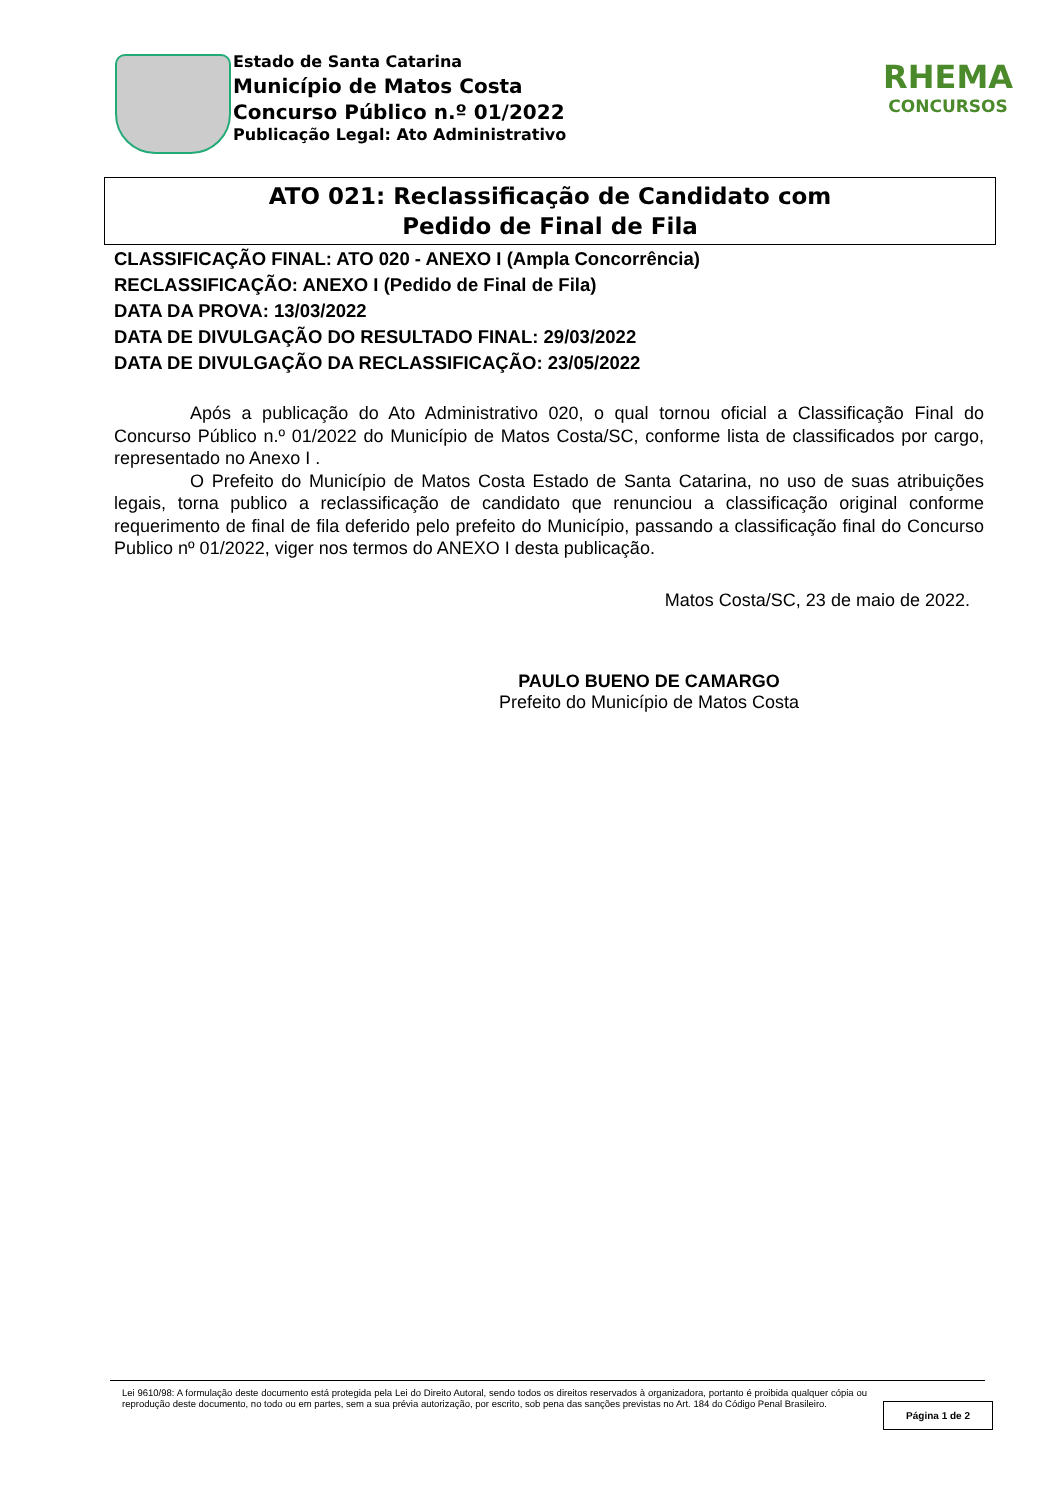Estado de Santa Catarina
Município de Matos Costa
Concurso Público n.º 01/2022
Publicação Legal: Ato Administrativo
RHEMA
CONCURSOS
ATO 021: Reclassificação de Candidato com
Pedido de Final de Fila
CLASSIFICAÇÃO FINAL: ATO 020 - ANEXO I (Ampla Concorrência)
RECLASSIFICAÇÃO: ANEXO I (Pedido de Final de Fila)
DATA DA PROVA: 13/03/2022
DATA DE DIVULGAÇÃO DO RESULTADO FINAL: 29/03/2022
DATA DE DIVULGAÇÃO DA RECLASSIFICAÇÃO: 23/05/2022
Após a publicação do Ato Administrativo 020, o qual tornou oficial a Classificação Final do Concurso Público n.º 01/2022 do Município de Matos Costa/SC, conforme lista de classificados por cargo, representado no Anexo I .
O Prefeito do Município de Matos Costa Estado de Santa Catarina, no uso de suas atribuições legais, torna publico a reclassificação de candidato que renunciou a classificação original conforme requerimento de final de fila deferido pelo prefeito do Município, passando a classificação final do Concurso Publico nº 01/2022, viger nos termos do ANEXO I desta publicação.
Matos Costa/SC, 23 de maio de 2022.
PAULO BUENO DE CAMARGO
Prefeito do Município de Matos Costa
Lei 9610/98: A formulação deste documento está protegida pela Lei do Direito Autoral, sendo todos os direitos reservados à organizadora, portanto é proibida qualquer cópia ou reprodução deste documento, no todo ou em partes, sem a sua prévia autorização, por escrito, sob pena das sanções previstas no Art. 184 do Código Penal Brasileiro.
Página 1 de 2